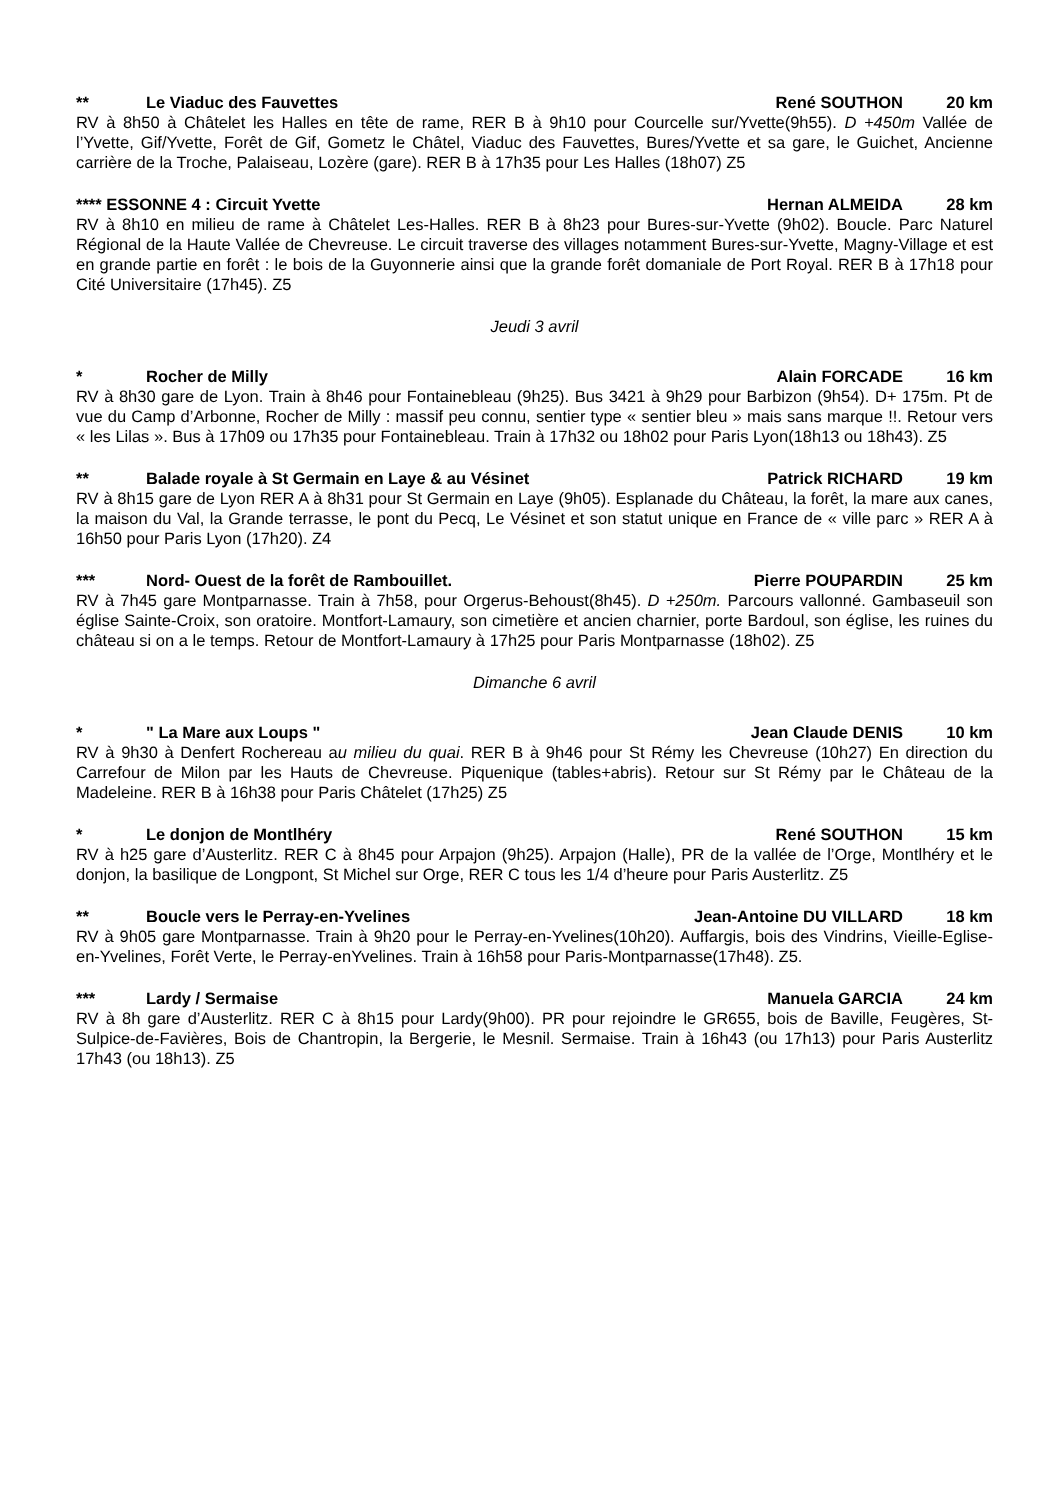** Le Viaduc des Fauvettes René SOUTHON 20 km
RV à 8h50 à Châtelet les Halles en tête de rame, RER B à 9h10 pour Courcelle sur/Yvette(9h55). D +450m Vallée de l’Yvette, Gif/Yvette, Forêt de Gif, Gometz le Châtel, Viaduc des Fauvettes, Bures/Yvette et sa gare, le Guichet, Ancienne carrière de la Troche, Palaiseau, Lozère (gare). RER B à 17h35 pour Les Halles (18h07) Z5
**** ESSONNE 4 : Circuit Yvette Hernan ALMEIDA 28 km
RV à 8h10 en milieu de rame à Châtelet Les-Halles. RER B à 8h23 pour Bures-sur-Yvette (9h02). Boucle. Parc Naturel Régional de la Haute Vallée de Chevreuse. Le circuit traverse des villages notamment Bures-sur-Yvette, Magny-Village et est en grande partie en forêt : le bois de la Guyonnerie ainsi que la grande forêt domaniale de Port Royal. RER B à 17h18 pour Cité Universitaire (17h45). Z5
Jeudi 3 avril
* Rocher de Milly Alain FORCADE 16 km
RV à 8h30 gare de Lyon. Train à 8h46 pour Fontainebleau (9h25). Bus 3421 à 9h29 pour Barbizon (9h54). D+ 175m. Pt de vue du Camp d’Arbonne, Rocher de Milly : massif peu connu, sentier type « sentier bleu » mais sans marque !!. Retour vers « les Lilas ». Bus à 17h09 ou 17h35 pour Fontainebleau. Train à 17h32 ou 18h02 pour Paris Lyon(18h13 ou 18h43). Z5
** Balade royale à St Germain en Laye & au Vésinet Patrick RICHARD 19 km
RV à 8h15 gare de Lyon RER A à 8h31 pour St Germain en Laye (9h05). Esplanade du Château, la forêt, la mare aux canes, la maison du Val, la Grande terrasse, le pont du Pecq, Le Vésinet et son statut unique en France de « ville parc » RER A à 16h50 pour Paris Lyon (17h20). Z4
*** Nord- Ouest de la forêt de Rambouillet. Pierre POUPARDIN 25 km
RV à 7h45 gare Montparnasse. Train à 7h58, pour Orgerus-Behoust(8h45). D +250m. Parcours vallonné. Gambaseuil son église Sainte-Croix, son oratoire. Montfort-Lamaury, son cimetière et ancien charnier, porte Bardoul, son église, les ruines du château si on a le temps. Retour de Montfort-Lamaury à 17h25 pour Paris Montparnasse (18h02). Z5
Dimanche 6 avril
* " La Mare aux Loups " Jean Claude DENIS 10 km
RV à 9h30 à Denfert Rochereau au milieu du quai. RER B à 9h46 pour St Rémy les Chevreuse (10h27) En direction du Carrefour de Milon par les Hauts de Chevreuse. Piquenique (tables+abris). Retour sur St Rémy par le Château de la Madeleine. RER B à 16h38 pour Paris Châtelet (17h25) Z5
* Le donjon de Montlhéry René SOUTHON 15 km
RV à h25 gare d’Austerlitz. RER C à 8h45 pour Arpajon (9h25). Arpajon (Halle), PR de la vallée de l’Orge, Montlhéry et le donjon, la basilique de Longpont, St Michel sur Orge, RER C tous les 1/4 d’heure pour Paris Austerlitz. Z5
** Boucle vers le Perray-en-Yvelines Jean-Antoine DU VILLARD 18 km
RV à 9h05 gare Montparnasse. Train à 9h20 pour le Perray-en-Yvelines(10h20). Auffargis, bois des Vindrins, Vieille-Eglise-en-Yvelines, Forêt Verte, le Perray-enYvelines. Train à 16h58 pour Paris-Montparnasse(17h48). Z5.
*** Lardy / Sermaise Manuela GARCIA 24 km
RV à 8h gare d’Austerlitz. RER C à 8h15 pour Lardy(9h00). PR pour rejoindre le GR655, bois de Baville, Feugères, St-Sulpice-de-Favières, Bois de Chantropin, la Bergerie, le Mesnil. Sermaise. Train à 16h43 (ou 17h13) pour Paris Austerlitz 17h43 (ou 18h13). Z5